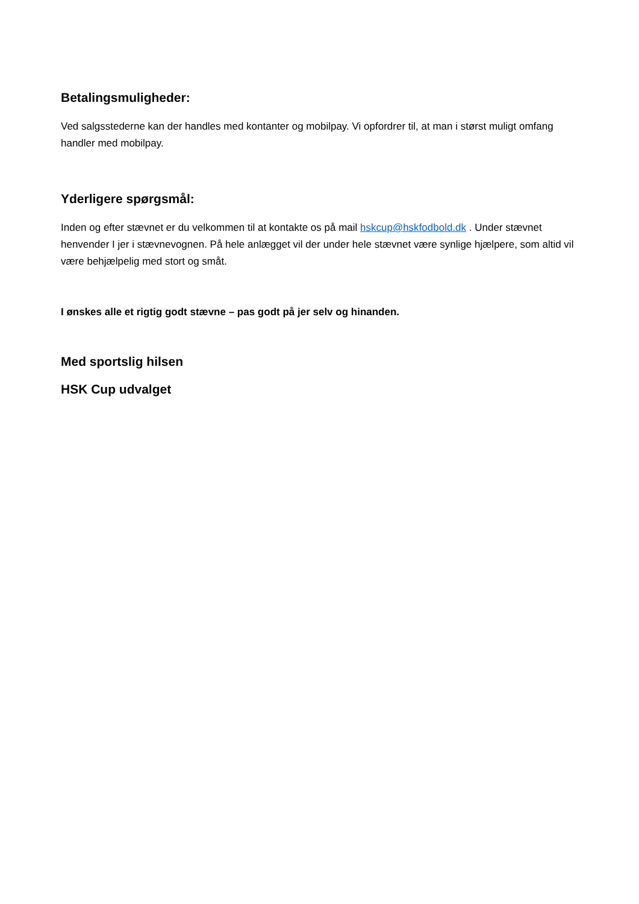Betalingsmuligheder:
Ved salgsstederne kan der handles med kontanter og mobilpay. Vi opfordrer til, at man i størst muligt omfang handler med mobilpay.
Yderligere spørgsmål:
Inden og efter stævnet er du velkommen til at kontakte os på mail hskcup@hskfodbold.dk . Under stævnet henvender I jer i stævnevognen. På hele anlægget vil der under hele stævnet være synlige hjælpere, som altid vil være behjælpelig med stort og småt.
I ønskes alle et rigtig godt stævne – pas godt på jer selv og hinanden.
Med sportslig hilsen
HSK Cup udvalget